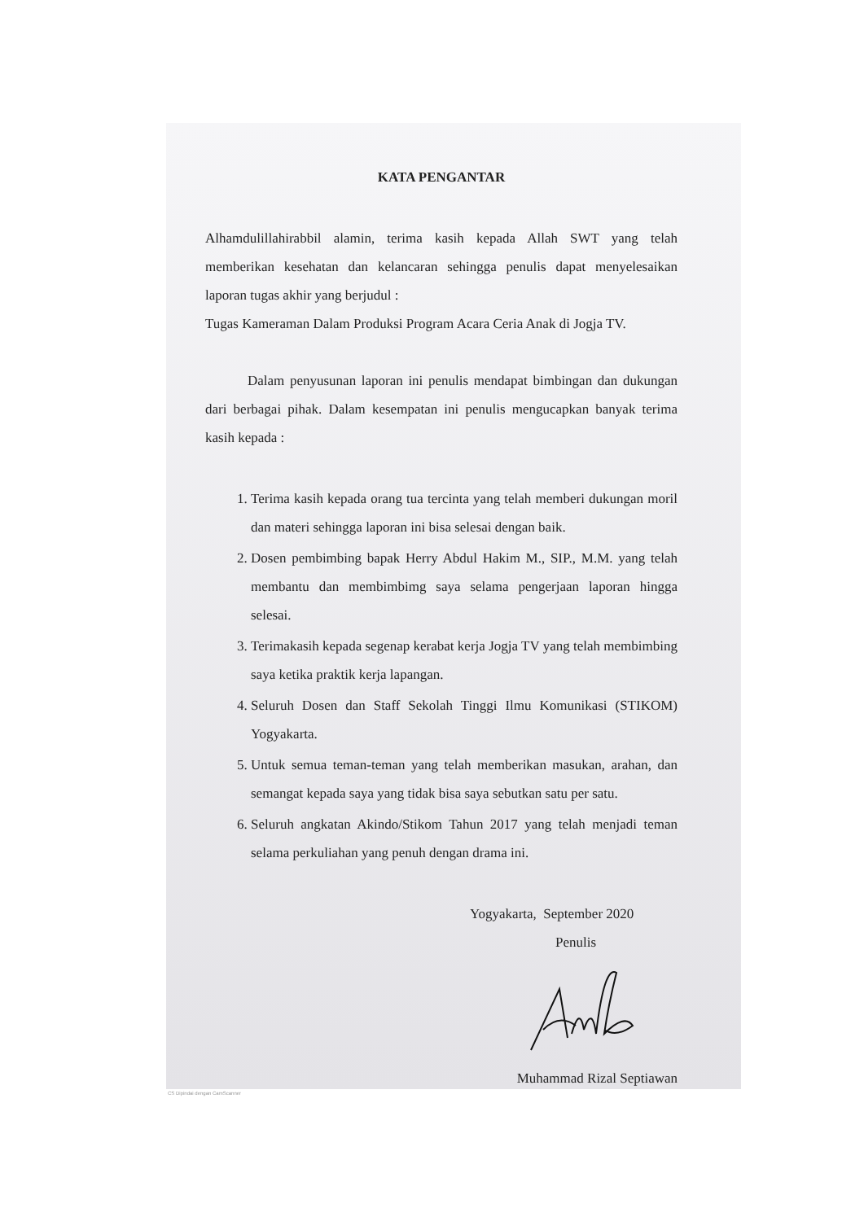KATA PENGANTAR
Alhamdulillahirabbil alamin, terima kasih kepada Allah SWT yang telah memberikan kesehatan dan kelancaran sehingga penulis dapat menyelesaikan laporan tugas akhir yang berjudul :
Tugas Kameraman Dalam Produksi Program Acara Ceria Anak di Jogja TV.
Dalam penyusunan laporan ini penulis mendapat bimbingan dan dukungan dari berbagai pihak. Dalam kesempatan ini penulis mengucapkan banyak terima kasih kepada :
1. Terima kasih kepada orang tua tercinta yang telah memberi dukungan moril dan materi sehingga laporan ini bisa selesai dengan baik.
2. Dosen pembimbing bapak Herry Abdul Hakim M., SIP., M.M. yang telah membantu dan membimbimg saya selama pengerjaan laporan hingga selesai.
3. Terimakasih kepada segenap kerabat kerja Jogja TV yang telah membimbing saya ketika praktik kerja lapangan.
4. Seluruh Dosen dan Staff Sekolah Tinggi Ilmu Komunikasi (STIKOM) Yogyakarta.
5. Untuk semua teman-teman yang telah memberikan masukan, arahan, dan semangat kepada saya yang tidak bisa saya sebutkan satu per satu.
6. Seluruh angkatan Akindo/Stikom Tahun 2017 yang telah menjadi teman selama perkuliahan yang penuh dengan drama ini.
Yogyakarta, September 2020
Penulis
Muhammad Rizal Septiawan
CS Dipindai dengan CamScanner